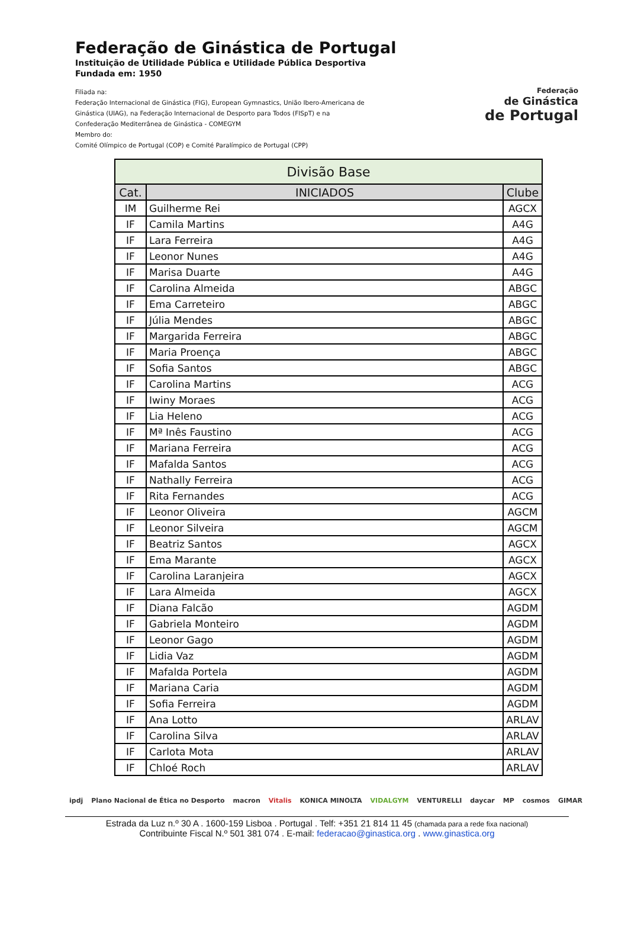Federação de Ginástica de Portugal
Instituição de Utilidade Pública e Utilidade Pública Desportiva
Fundada em: 1950
Filiada na:
Federação Internacional de Ginástica (FIG), European Gymnastics, União Ibero-Americana de
Ginástica (UIAG), na Federação Internacional de Desporto para Todos (FISpT) e na
Confederação Mediterrânea de Ginástica - COMEGYM
Membro do:
Comité Olímpico de Portugal (COP) e Comité Paralímpico de Portugal (CPP)
Federação
de Ginástica
de Portugal
| Divisão Base | | |
| Cat. | INICIADOS | Clube |
| IM | Guilherme Rei | AGCX |
| IF | Camila Martins | A4G |
| IF | Lara Ferreira | A4G |
| IF | Leonor Nunes | A4G |
| IF | Marisa Duarte | A4G |
| IF | Carolina Almeida | ABGC |
| IF | Ema Carreteiro | ABGC |
| IF | Júlia Mendes | ABGC |
| IF | Margarida Ferreira | ABGC |
| IF | Maria Proença | ABGC |
| IF | Sofia Santos | ABGC |
| IF | Carolina Martins | ACG |
| IF | Iwiny Moraes | ACG |
| IF | Lia Heleno | ACG |
| IF | Mª Inês Faustino | ACG |
| IF | Mariana Ferreira | ACG |
| IF | Mafalda Santos | ACG |
| IF | Nathally Ferreira | ACG |
| IF | Rita Fernandes | ACG |
| IF | Leonor Oliveira | AGCM |
| IF | Leonor Silveira | AGCM |
| IF | Beatriz Santos | AGCX |
| IF | Ema Marante | AGCX |
| IF | Carolina Laranjeira | AGCX |
| IF | Lara Almeida | AGCX |
| IF | Diana Falcão | AGDM |
| IF | Gabriela Monteiro | AGDM |
| IF | Leonor Gago | AGDM |
| IF | Lidia Vaz | AGDM |
| IF | Mafalda Portela | AGDM |
| IF | Mariana Caria | AGDM |
| IF | Sofia Ferreira | AGDM |
| IF | Ana Lotto | ARLAV |
| IF | Carolina Silva | ARLAV |
| IF | Carlota Mota | ARLAV |
| IF | Chloé Roch | ARLAV |
ipdj Plano Nacional de Ética no Desporto macron Vitalis KONICA MINOLTA VIDALGYM VENTURELLI daycar MP cosmos GIMAR
Estrada da Luz n.º 30 A . 1600-159 Lisboa . Portugal . Telf: +351 21 814 11 45 (chamada para a rede fixa nacional)
Contribuinte Fiscal N.º 501 381 074 . E-mail: federacao@ginastica.org . www.ginastica.org